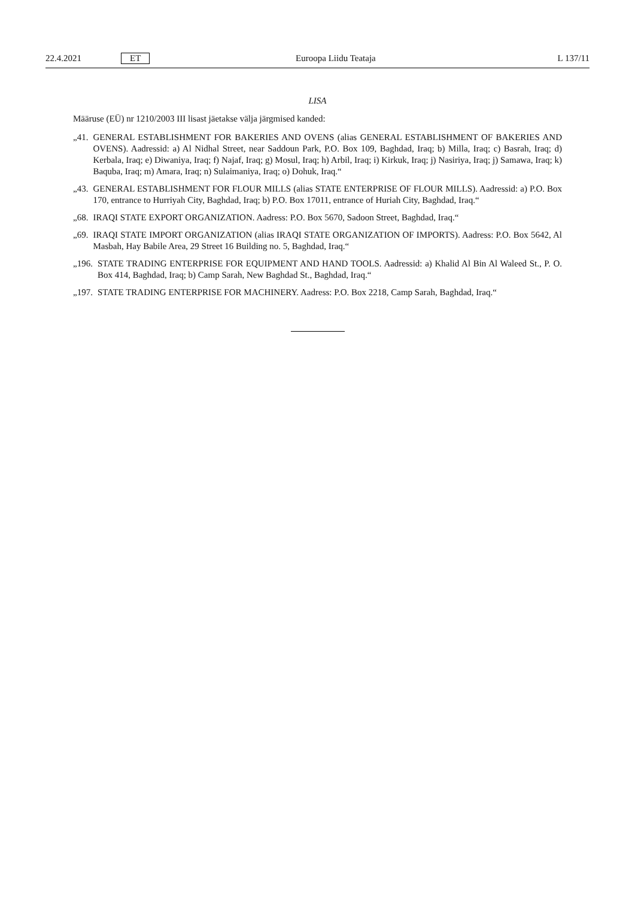22.4.2021 ET Euroopa Liidu Teataja L 137/11
LISA
Määruse (EÜ) nr 1210/2003 III lisast jäetakse välja järgmised kanded:
„41. GENERAL ESTABLISHMENT FOR BAKERIES AND OVENS (alias GENERAL ESTABLISHMENT OF BAKERIES AND OVENS). Aadressid: a) Al Nidhal Street, near Saddoun Park, P.O. Box 109, Baghdad, Iraq; b) Milla, Iraq; c) Basrah, Iraq; d) Kerbala, Iraq; e) Diwaniya, Iraq; f) Najaf, Iraq; g) Mosul, Iraq; h) Arbil, Iraq; i) Kirkuk, Iraq; j) Nasiriya, Iraq; j) Samawa, Iraq; k) Baquba, Iraq; m) Amara, Iraq; n) Sulaimaniya, Iraq; o) Dohuk, Iraq.“
„43. GENERAL ESTABLISHMENT FOR FLOUR MILLS (alias STATE ENTERPRISE OF FLOUR MILLS). Aadressid: a) P.O. Box 170, entrance to Hurriyah City, Baghdad, Iraq; b) P.O. Box 17011, entrance of Huriah City, Baghdad, Iraq.“
„68. IRAQI STATE EXPORT ORGANIZATION. Aadress: P.O. Box 5670, Sadoon Street, Baghdad, Iraq.“
„69. IRAQI STATE IMPORT ORGANIZATION (alias IRAQI STATE ORGANIZATION OF IMPORTS). Aadress: P.O. Box 5642, Al Masbah, Hay Babile Area, 29 Street 16 Building no. 5, Baghdad, Iraq.“
„196. STATE TRADING ENTERPRISE FOR EQUIPMENT AND HAND TOOLS. Aadressid: a) Khalid Al Bin Al Waleed St., P. O. Box 414, Baghdad, Iraq; b) Camp Sarah, New Baghdad St., Baghdad, Iraq.“
„197. STATE TRADING ENTERPRISE FOR MACHINERY. Aadress: P.O. Box 2218, Camp Sarah, Baghdad, Iraq.“